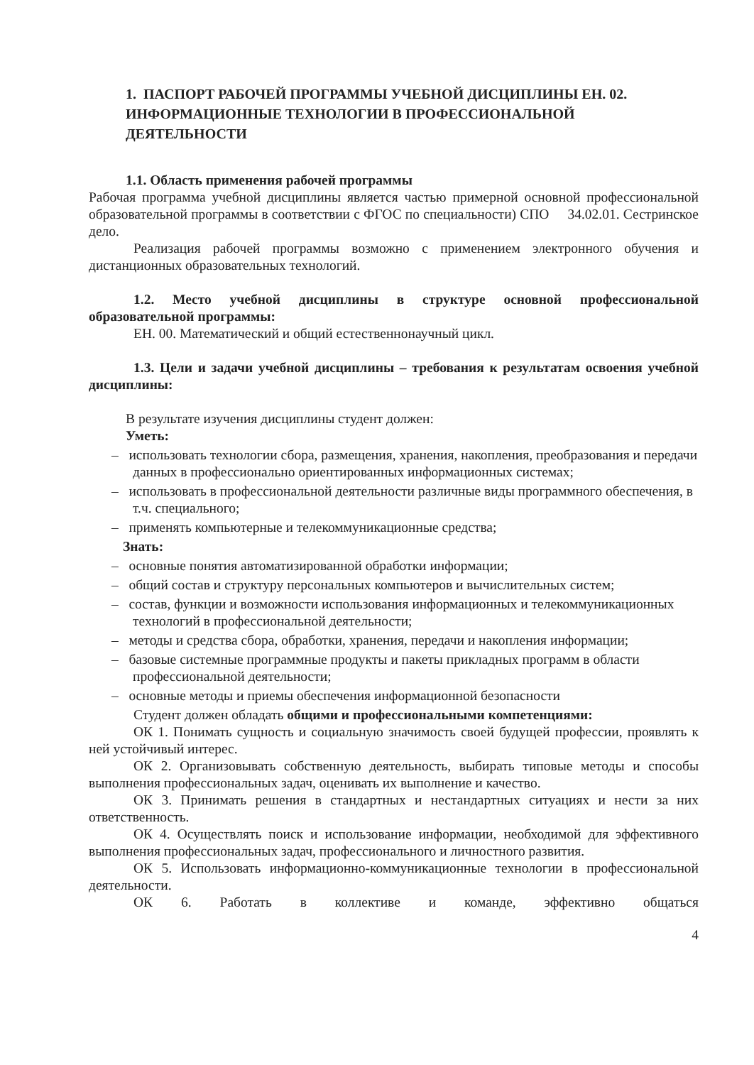1. ПАСПОРТ РАБОЧЕЙ ПРОГРАММЫ УЧЕБНОЙ ДИСЦИПЛИНЫ ЕН. 02. ИНФОРМАЦИОННЫЕ ТЕХНОЛОГИИ В ПРОФЕССИОНАЛЬНОЙ ДЕЯТЕЛЬНОСТИ
1.1. Область применения рабочей программы
Рабочая программа учебной дисциплины является частью примерной основной профессиональной образовательной программы в соответствии с ФГОС по специальности) СПО 34.02.01. Сестринское дело.
Реализация рабочей программы возможно с применением электронного обучения и дистанционных образовательных технологий.
1.2. Место учебной дисциплины в структуре основной профессиональной образовательной программы:
ЕН. 00. Математический и общий естественнонаучный цикл.
1.3. Цели и задачи учебной дисциплины – требования к результатам освоения учебной дисциплины:
В результате изучения дисциплины студент должен:
Уметь:
– использовать технологии сбора, размещения, хранения, накопления, преобразования и передачи данных в профессионально ориентированных информационных системах;
– использовать в профессиональной деятельности различные виды программного обеспечения, в т.ч. специального;
– применять компьютерные и телекоммуникационные средства;
Знать:
– основные понятия автоматизированной обработки информации;
– общий состав и структуру персональных компьютеров и вычислительных систем;
– состав, функции и возможности использования информационных и телекоммуникационных технологий в профессиональной деятельности;
– методы и средства сбора, обработки, хранения, передачи и накопления информации;
– базовые системные программные продукты и пакеты прикладных программ в области профессиональной деятельности;
– основные методы и приемы обеспечения информационной безопасности
Студент должен обладать общими и профессиональными компетенциями:
ОК 1. Понимать сущность и социальную значимость своей будущей профессии, проявлять к ней устойчивый интерес.
ОК 2. Организовывать собственную деятельность, выбирать типовые методы и способы выполнения профессиональных задач, оценивать их выполнение и качество.
ОК 3. Принимать решения в стандартных и нестандартных ситуациях и нести за них ответственность.
ОК 4. Осуществлять поиск и использование информации, необходимой для эффективного выполнения профессиональных задач, профессионального и личностного развития.
ОК 5. Использовать информационно-коммуникационные технологии в профессиональной деятельности.
ОК 6. Работать в коллективе и команде, эффективно общаться
4